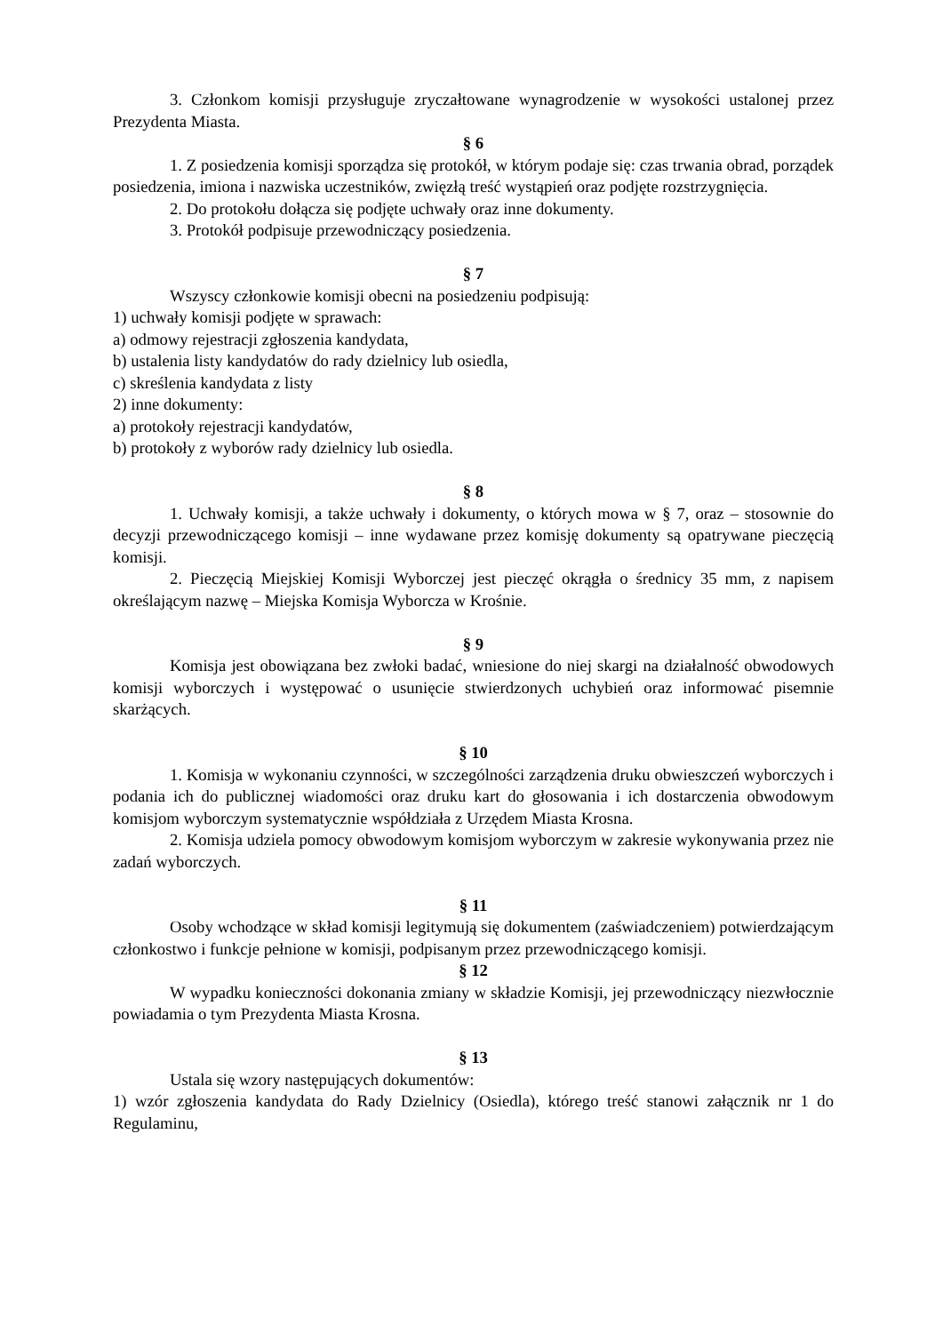3. Członkom komisji przysługuje zryczałtowane wynagrodzenie w wysokości ustalonej przez Prezydenta Miasta.
§ 6
1. Z posiedzenia komisji sporządza się protokół, w którym podaje się: czas trwania obrad, porządek posiedzenia, imiona i nazwiska uczestników, zwięzłą treść wystąpień oraz podjęte rozstrzygnięcia.
2. Do protokołu dołącza się podjęte uchwały oraz inne dokumenty.
3. Protokół podpisuje przewodniczący posiedzenia.
§ 7
Wszyscy członkowie komisji obecni na posiedzeniu podpisują:
1) uchwały komisji podjęte w sprawach:
a) odmowy rejestracji zgłoszenia kandydata,
b) ustalenia listy kandydatów do rady dzielnicy lub osiedla,
c) skreślenia kandydata z listy
2) inne dokumenty:
a) protokoły rejestracji kandydatów,
b) protokoły z wyborów rady dzielnicy lub osiedla.
§ 8
1. Uchwały komisji, a także uchwały i dokumenty, o których mowa w § 7, oraz – stosownie do decyzji przewodniczącego komisji – inne wydawane przez komisję dokumenty są opatrywane pieczęcią komisji.
2. Pieczęcią Miejskiej Komisji Wyborczej jest pieczęć okrągła o średnicy 35 mm, z napisem określającym nazwę – Miejska Komisja Wyborcza w Krośnie.
§ 9
Komisja jest obowiązana bez zwłoki badać, wniesione do niej skargi na działalność obwodowych komisji wyborczych i występować o usunięcie stwierdzonych uchybień oraz informować pisemnie skarżących.
§ 10
1. Komisja w wykonaniu czynności, w szczególności zarządzenia druku obwieszczeń wyborczych i podania ich do publicznej wiadomości oraz druku kart do głosowania i ich dostarczenia obwodowym komisjom wyborczym systematycznie współdziała z Urzędem Miasta Krosna.
2. Komisja udziela pomocy obwodowym komisjom wyborczym w zakresie wykonywania przez nie zadań wyborczych.
§ 11
Osoby wchodzące w skład komisji legitymują się dokumentem (zaświadczeniem) potwierdzającym członkostwo i funkcje pełnione w komisji, podpisanym przez przewodniczącego komisji.
§ 12
W wypadku konieczności dokonania zmiany w składzie Komisji, jej przewodniczący niezwłocznie powiadamia o tym Prezydenta Miasta Krosna.
§ 13
Ustala się wzory następujących dokumentów:
1) wzór zgłoszenia kandydata do Rady Dzielnicy (Osiedla), którego treść stanowi załącznik nr 1 do Regulaminu,